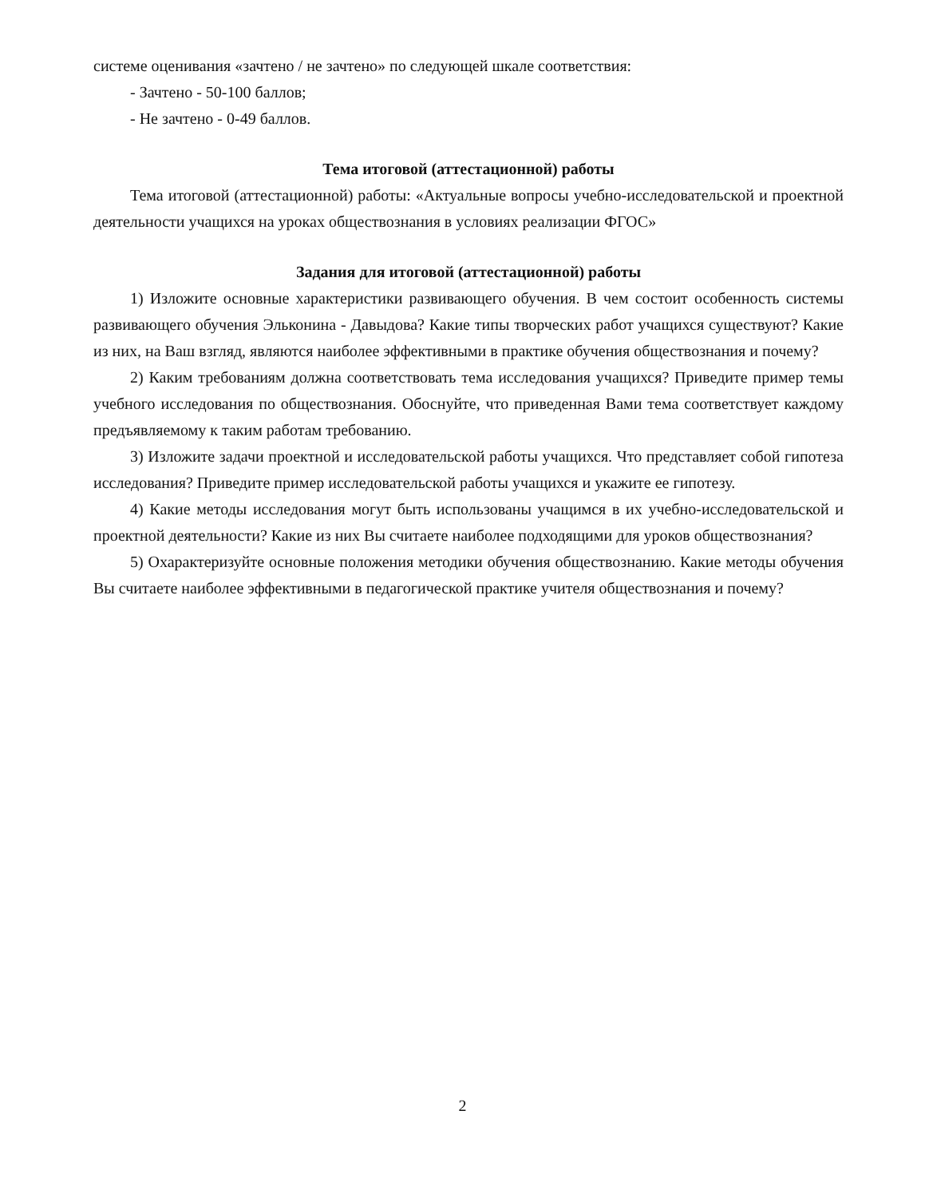системе оценивания «зачтено / не зачтено» по следующей шкале соответствия:
- Зачтено - 50-100 баллов;
- Не зачтено - 0-49 баллов.
Тема итоговой (аттестационной) работы
Тема итоговой (аттестационной) работы: «Актуальные вопросы учебно-исследовательской и проектной деятельности учащихся на уроках обществознания в условиях реализации ФГОС»
Задания для итоговой (аттестационной) работы
1) Изложите основные характеристики развивающего обучения. В чем состоит особенность системы развивающего обучения Эльконина - Давыдова? Какие типы творческих работ учащихся существуют? Какие из них, на Ваш взгляд, являются наиболее эффективными в практике обучения обществознания и почему?
2) Каким требованиям должна соответствовать тема исследования учащихся? Приведите пример темы учебного исследования по обществознания. Обоснуйте, что приведенная Вами тема соответствует каждому предъявляемому к таким работам требованию.
3) Изложите задачи проектной и исследовательской работы учащихся. Что представляет собой гипотеза исследования? Приведите пример исследовательской работы учащихся и укажите ее гипотезу.
4) Какие методы исследования могут быть использованы учащимся в их учебно-исследовательской и проектной деятельности? Какие из них Вы считаете наиболее подходящими для уроков обществознания?
5) Охарактеризуйте основные положения методики обучения обществознанию. Какие методы обучения Вы считаете наиболее эффективными в педагогической практике учителя обществознания и почему?
2